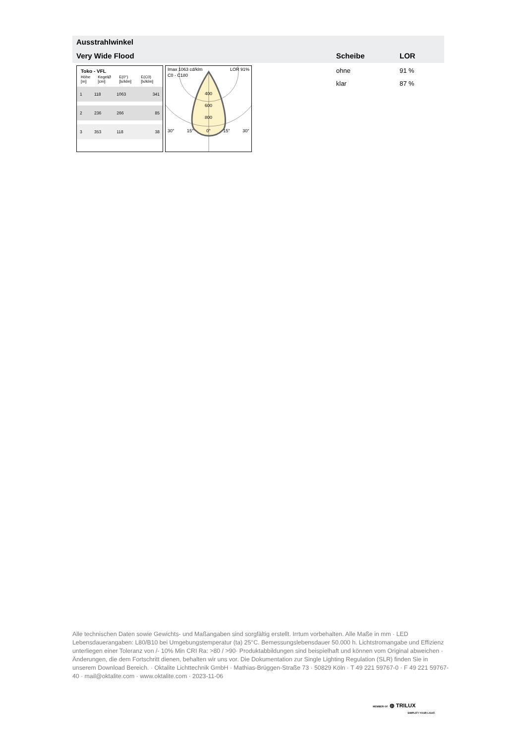Ausstrahlwinkel
Very Wide Flood Scheibe LOR
ohne
klar
91 %
87 %
Toko - VFL
Höhe [m] KegelØ [cm] E(0°) [lx/klm] E(C0) [lx/klm]
| 1 | 118 | 1063 | 341 |
| 2 | 236 | 266 | 85 |
| 3 | 353 | 118 | 38 |
Imax 1063 cd/klm LOR 91%
C0 - C180
400
600
800
30° 15° 0° 15° 30°
Alle technischen Daten sowie Gewichts- und Maßangaben sind sorgfältig erstellt. Irrtum vorbehalten. Alle Maße in mm · LED Lebensdauerangaben: L80/B10 bei Umgebungstemperatur (ta) 25°C. Bemessungslebensdauer 50.000 h. Lichtstromangabe und Effizienz unterliegen einer Toleranz von /- 10% Min CRI Ra: >80 / >90· Produktabbildungen sind beispielhaft und können vom Original abweichen · Änderungen, die dem Fortschritt dienen, behalten wir uns vor. Die Dokumentation zur Single Lighting Regulation (SLR) finden Sie in unserem Download Bereich. · Oktalite Lichttechnik GmbH · Mathias-Brüggen-Straße 73 · 50829 Köln · T 49 221 59767-0 · F 49 221 59767-40 · mail@oktalite.com · www.oktalite.com · 2023-11-06
MEMBER OF ◍ TRILUX
SIMPLIFY YOUR LIGHT.